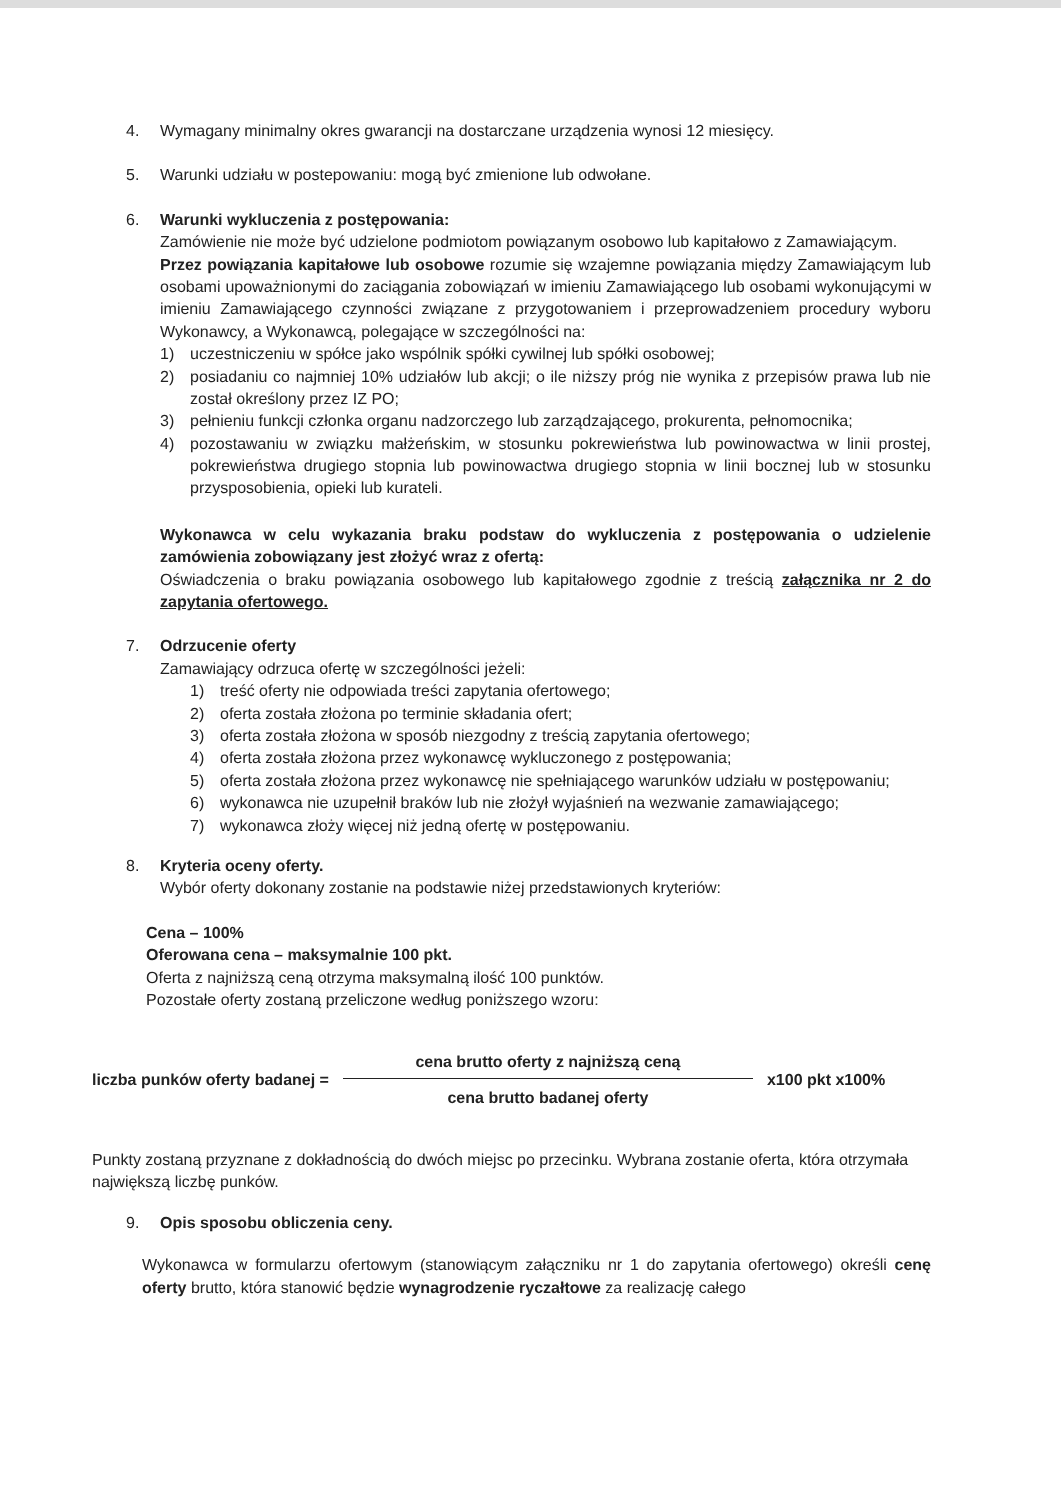4. Wymagany minimalny okres gwarancji na dostarczane urządzenia wynosi 12 miesięcy.
5. Warunki udziału w postepowaniu: mogą być zmienione lub odwołane.
6. Warunki wykluczenia z postępowania:
Zamówienie nie może być udzielone podmiotom powiązanym osobowo lub kapitałowo z Zamawiającym.
Przez powiązania kapitałowe lub osobowe rozumie się wzajemne powiązania między Zamawiającym lub osobami upoważnionymi do zaciągania zobowiązań w imieniu Zamawiającego lub osobami wykonującymi w imieniu Zamawiającego czynności związane z przygotowaniem i przeprowadzeniem procedury wyboru Wykonawcy, a Wykonawcą, polegające w szczególności na:
1) uczestniczeniu w spółce jako wspólnik spółki cywilnej lub spółki osobowej;
2) posiadaniu co najmniej 10% udziałów lub akcji; o ile niższy próg nie wynika z przepisów prawa lub nie został określony przez IZ PO;
3) pełnieniu funkcji członka organu nadzorczego lub zarządzającego, prokurenta, pełnomocnika;
4) pozostawaniu w związku małżeńskim, w stosunku pokrewieństwa lub powinowactwa w linii prostej, pokrewieństwa drugiego stopnia lub powinowactwa drugiego stopnia w linii bocznej lub w stosunku przysposobienia, opieki lub kurateli.
Wykonawca w celu wykazania braku podstaw do wykluczenia z postępowania o udzielenie zamówienia zobowiązany jest złożyć wraz z ofertą:
Oświadczenia o braku powiązania osobowego lub kapitałowego zgodnie z treścią załącznika nr 2 do zapytania ofertowego.
7. Odrzucenie oferty
Zamawiający odrzuca ofertę w szczególności jeżeli:
1) treść oferty nie odpowiada treści zapytania ofertowego;
2) oferta została złożona po terminie składania ofert;
3) oferta została złożona w sposób niezgodny z treścią zapytania ofertowego;
4) oferta została złożona przez wykonawcę wykluczonego z postępowania;
5) oferta została złożona przez wykonawcę nie spełniającego warunków udziału w postępowaniu;
6) wykonawca nie uzupełnił braków lub nie złożył wyjaśnień na wezwanie zamawiającego;
7) wykonawca złoży więcej niż jedną ofertę w postępowaniu.
8. Kryteria oceny oferty.
Wybór oferty dokonany zostanie na podstawie niżej przedstawionych kryteriów:
Cena – 100%
Oferowana cena – maksymalnie 100 pkt.
Oferta z najniższą ceną otrzyma maksymalną ilość 100 punktów.
Pozostałe oferty zostaną przeliczone według poniższego wzoru:
liczba punków oferty badanej =
cena brutto oferty z najniższą ceną
cena brutto badanej oferty
x100 pkt x100%
Punkty zostaną przyznane z dokładnością do dwóch miejsc po przecinku. Wybrana zostanie oferta, która otrzymała największą liczbę punków.
9. Opis sposobu obliczenia ceny.
Wykonawca w formularzu ofertowym (stanowiącym załączniku nr 1 do zapytania ofertowego) określi cenę oferty brutto, która stanowić będzie wynagrodzenie ryczałtowe za realizację całego